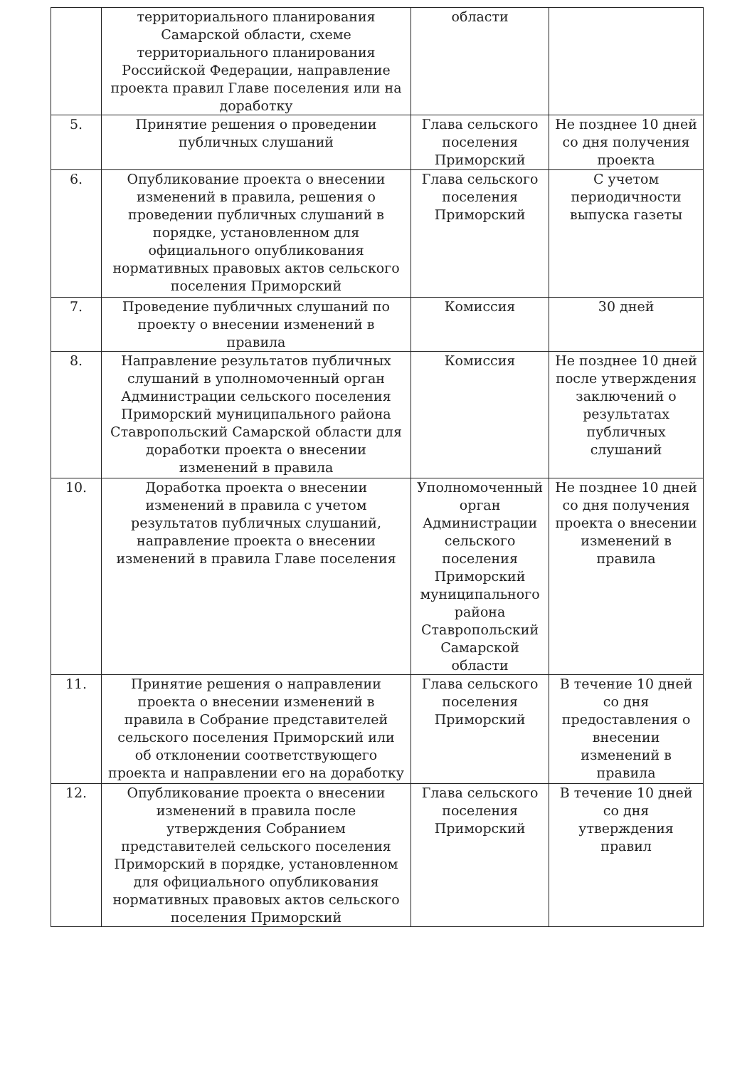| | территориального планирования Самарской области, схеме территориального планирования Российской Федерации, направление проекта правил Главе поселения или на доработку | области | |
| 5. | Принятие решения о проведении публичных слушаний | Глава сельского поселения Приморский | Не позднее 10 дней со дня получения проекта |
| 6. | Опубликование проекта о внесении изменений в правила, решения о проведении публичных слушаний в порядке, установленном для официального опубликования нормативных правовых актов сельского поселения Приморский | Глава сельского поселения Приморский | С учетом периодичности выпуска газеты |
| 7. | Проведение публичных слушаний по проекту о внесении изменений в правила | Комиссия | 30 дней |
| 8. | Направление результатов публичных слушаний в уполномоченный орган Администрации сельского поселения Приморский муниципального района Ставропольский Самарской области для доработки проекта о внесении изменений в правила | Комиссия | Не позднее 10 дней после утверждения заключений о результатах публичных слушаний |
| 10. | Доработка проекта о внесении изменений в правила с учетом результатов публичных слушаний, направление проекта о внесении изменений в правила Главе поселения | Уполномоченный орган Администрации сельского поселения Приморский муниципального района Ставропольский Самарской области | Не позднее 10 дней со дня получения проекта о внесении изменений в правила |
| 11. | Принятие решения о направлении проекта о внесении изменений в правила в Собрание представителей сельского поселения Приморский или об отклонении соответствующего проекта и направлении его на доработку | Глава сельского поселения Приморский | В течение 10 дней со дня предоставления о внесении изменений в правила |
| 12. | Опубликование проекта о внесении изменений в правила после утверждения Собранием представителей сельского поселения Приморский в порядке, установленном для официального опубликования нормативных правовых актов сельского поселения Приморский | Глава сельского поселения Приморский | В течение 10 дней со дня утверждения правил |